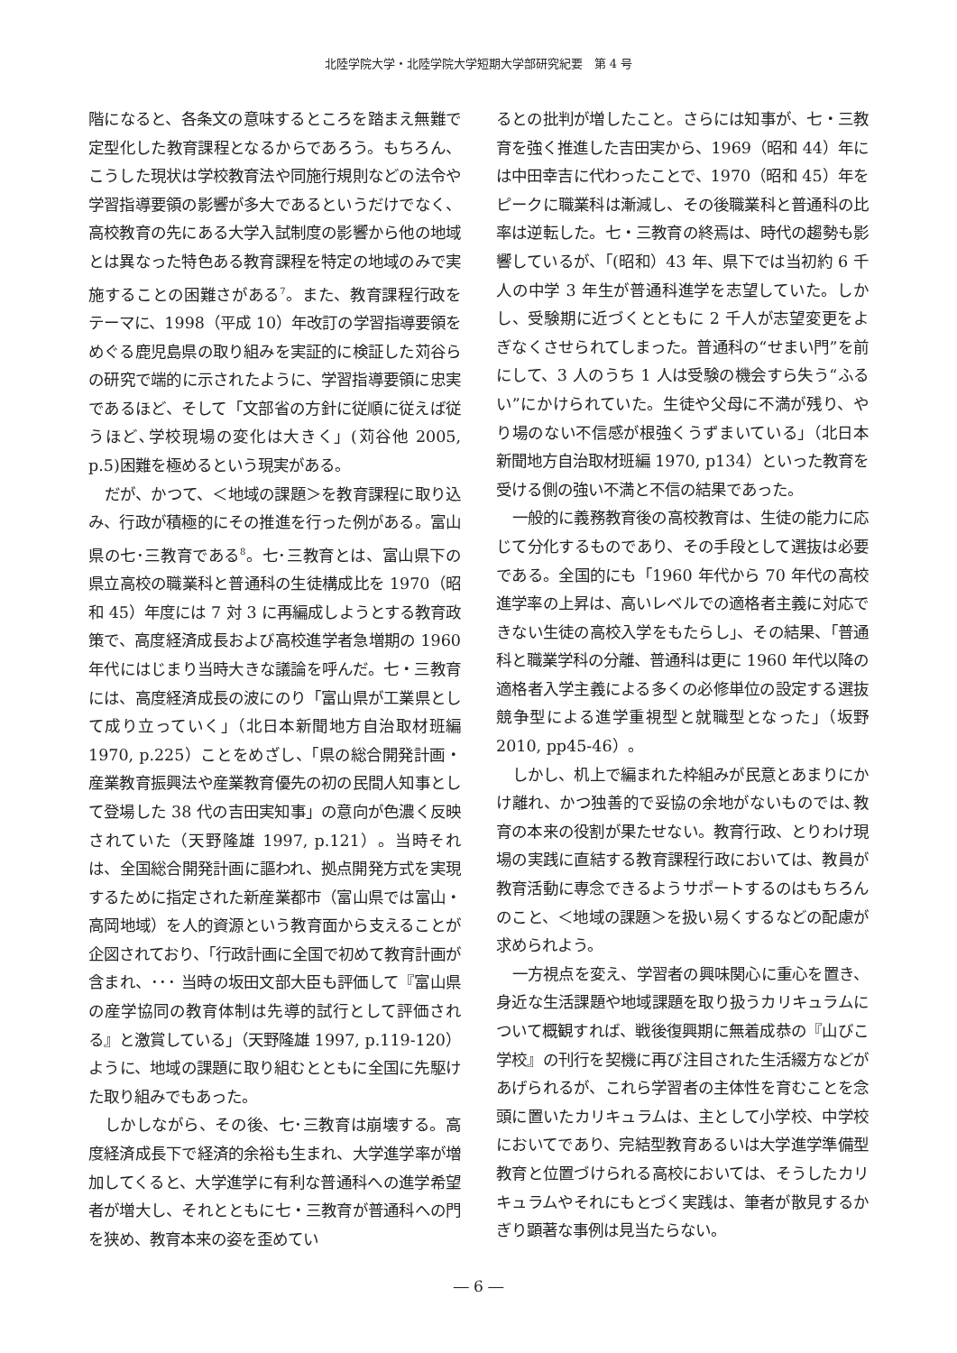北陸学院大学・北陸学院大学短期大学部研究紀要　第 4 号
階になると、各条文の意味するところを踏まえ無難で定型化した教育課程となるからであろう。もちろん、こうした現状は学校教育法や同施行規則などの法令や学習指導要領の影響が多大であるというだけでなく、高校教育の先にある大学入試制度の影響から他の地域とは異なった特色ある教育課程を特定の地域のみで実施することの困難さがある<sup>7</sup>。また、教育課程行政をテーマに、1998（平成 10）年改訂の学習指導要領をめぐる鹿児島県の取り組みを実証的に検証した苅谷らの研究で端的に示されたように、学習指導要領に忠実であるほど、そして「文部省の方針に従順に従えば従うほど､学校現場の変化は大きく」(苅谷他 2005, p.5)困難を極めるという現実がある。
だが、かつて、＜地域の課題＞を教育課程に取り込み、行政が積極的にその推進を行った例がある。富山県の七･三教育である<sup>8</sup>。七･三教育とは、富山県下の県立高校の職業科と普通科の生徒構成比を 1970（昭和 45）年度には 7 対 3 に再編成しようとする教育政策で、高度経済成長および高校進学者急増期の 1960 年代にはじまり当時大きな議論を呼んだ。七・三教育には、高度経済成長の波にのり「富山県が工業県として成り立っていく」（北日本新聞地方自治取材班編 1970, p.225）ことをめざし、「県の総合開発計画・産業教育振興法や産業教育優先の初の民間人知事として登場した 38 代の吉田実知事」の意向が色濃く反映されていた（天野隆雄 1997, p.121）。当時それは、全国総合開発計画に謳われ、拠点開発方式を実現するために指定された新産業都市（富山県では富山・高岡地域）を人的資源という教育面から支えることが企図されており、「行政計画に全国で初めて教育計画が含まれ、･･･ 当時の坂田文部大臣も評価して『富山県の産学協同の教育体制は先導的試行として評価される』と激賞している」（天野隆雄 1997, p.119-120）ように、地域の課題に取り組むとともに全国に先駆けた取り組みでもあった。
しかしながら、その後、七･三教育は崩壊する。高度経済成長下で経済的余裕も生まれ、大学進学率が増加してくると、大学進学に有利な普通科への進学希望者が増大し、それとともに七・三教育が普通科への門を狭め、教育本来の姿を歪めてい
るとの批判が増したこと。さらには知事が、七・三教育を強く推進した吉田実から、1969（昭和 44）年には中田幸吉に代わったことで、1970（昭和 45）年をピークに職業科は漸減し、その後職業科と普通科の比率は逆転した。七・三教育の終焉は、時代の趨勢も影響しているが、「(昭和）43 年、県下では当初約 6 千人の中学 3 年生が普通科進学を志望していた。しかし、受験期に近づくとともに 2 千人が志望変更をよぎなくさせられてしまった。普通科の“せまい門”を前にして、3 人のうち 1 人は受験の機会すら失う“ふるい”にかけられていた。生徒や父母に不満が残り、やり場のない不信感が根強くうずまいている」（北日本新聞地方自治取材班編 1970, p134）といった教育を受ける側の強い不満と不信の結果であった。
一般的に義務教育後の高校教育は、生徒の能力に応じて分化するものであり、その手段として選抜は必要である。全国的にも「1960 年代から 70 年代の高校進学率の上昇は、高いレベルでの適格者主義に対応できない生徒の高校入学をもたらし」、その結果、「普通科と職業学科の分離、普通科は更に 1960 年代以降の適格者入学主義による多くの必修単位の設定する選抜競争型による進学重視型と就職型となった」（坂野 2010, pp45-46）。
しかし、机上で編まれた枠組みが民意とあまりにかけ離れ、かつ独善的で妥協の余地がないものでは､教育の本来の役割が果たせない。教育行政、とりわけ現場の実践に直結する教育課程行政においては、教員が教育活動に専念できるようサポートするのはもちろんのこと、＜地域の課題＞を扱い易くするなどの配慮が求められよう。
一方視点を変え、学習者の興味関心に重心を置き、身近な生活課題や地域課題を取り扱うカリキュラムについて概観すれば、戦後復興期に無着成恭の『山びこ学校』の刊行を契機に再び注目された生活綴方などがあげられるが、これら学習者の主体性を育むことを念頭に置いたカリキュラムは、主として小学校、中学校においてであり、完結型教育あるいは大学進学準備型教育と位置づけられる高校においては、そうしたカリキュラムやそれにもとづく実践は、筆者が散見するかぎり顕著な事例は見当たらない。
― 6 ―